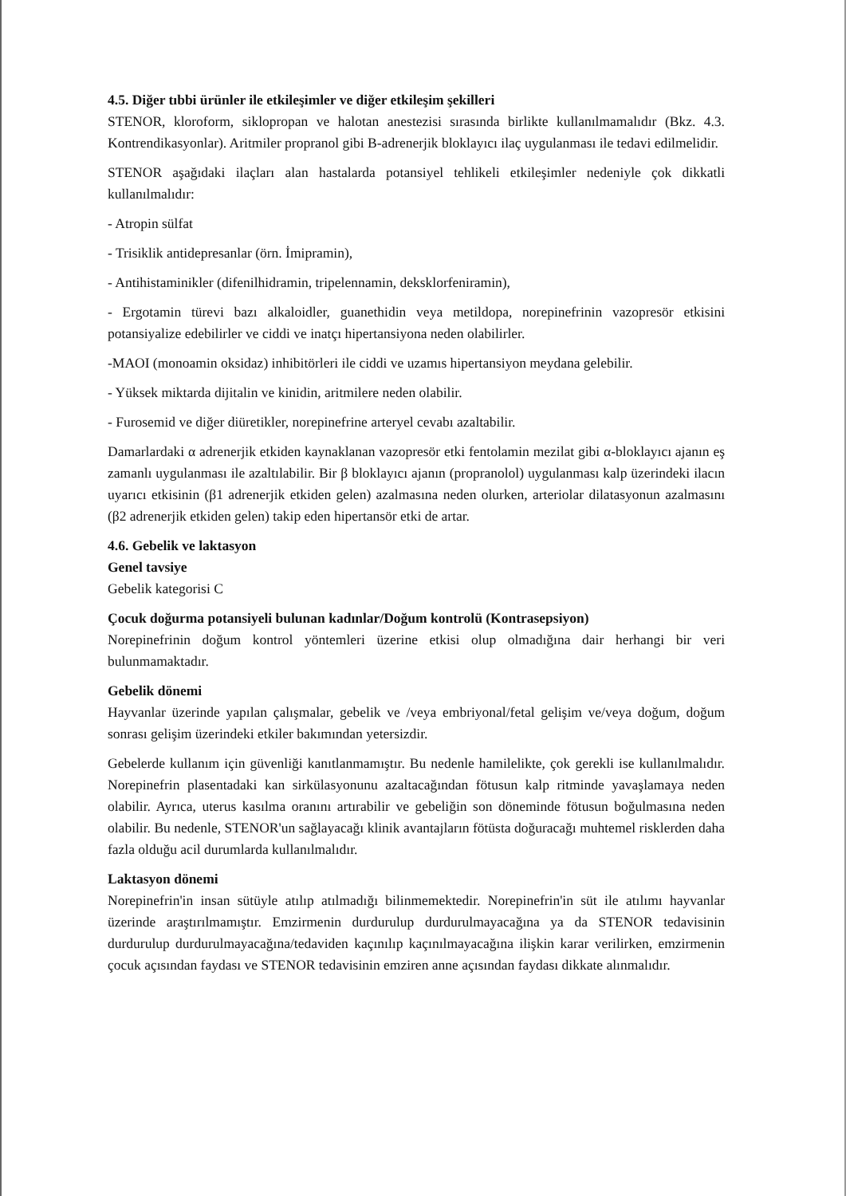4.5. Diğer tıbbi ürünler ile etkileşimler ve diğer etkileşim şekilleri
STENOR, kloroform, siklopropan ve halotan anestezisi sırasında birlikte kullanılmamalıdır (Bkz. 4.3. Kontrendikasyonlar). Aritmiler propranol gibi B-adrenerjik bloklayıcı ilaç uygulanması ile tedavi edilmelidir.
STENOR aşağıdaki ilaçları alan hastalarda potansiyel tehlikeli etkileşimler nedeniyle çok dikkatli kullanılmalıdır:
- Atropin sülfat
- Trisiklik antidepresanlar (örn. İmipramin),
- Antihistaminikler (difenilhidramin, tripelennamin, deksklorfeniramin),
- Ergotamin türevi bazı alkaloidler, guanethidin veya metildopa, norepinefrinin vazopresör etkisini potansiyalize edebilirler ve ciddi ve inatçı hipertansiyona neden olabilirler.
-MAOI (monoamin oksidaz) inhibitörleri ile ciddi ve uzamıs hipertansiyon meydana gelebilir.
- Yüksek miktarda dijitalin ve kinidin, aritmilere neden olabilir.
- Furosemid ve diğer diüretikler, norepinefrine arteryel cevabı azaltabilir.
Damarlardaki α adrenerjik etkiden kaynaklanan vazopresör etki fentolamin mezilat gibi α-bloklayıcı ajanın eş zamanlı uygulanması ile azaltılabilir. Bir β bloklayıcı ajanın (propranolol) uygulanması kalp üzerindeki ilacın uyarıcı etkisinin (β1 adrenerjik etkiden gelen) azalmasına neden olurken, arteriolar dilatasyonun azalmasını (β2 adrenerjik etkiden gelen) takip eden hipertansör etki de artar.
4.6. Gebelik ve laktasyon
Genel tavsiye
Gebelik kategorisi C
Çocuk doğurma potansiyeli bulunan kadınlar/Doğum kontrolü (Kontrasepsiyon)
Norepinefrinin doğum kontrol yöntemleri üzerine etkisi olup olmadığına dair herhangi bir veri bulunmamaktadır.
Gebelik dönemi
Hayvanlar üzerinde yapılan çalışmalar, gebelik ve /veya embriyonal/fetal gelişim ve/veya doğum, doğum sonrası gelişim üzerindeki etkiler bakımından yetersizdir.
Gebelerde kullanım için güvenliği kanıtlanmamıştır. Bu nedenle hamilelikte, çok gerekli ise kullanılmalıdır. Norepinefrin plasentadaki kan sirkülasyonunu azaltacağından fötusun kalp ritminde yavaşlamaya neden olabilir. Ayrıca, uterus kasılma oranını artırabilir ve gebeliğin son döneminde fötusun boğulmasına neden olabilir. Bu nedenle, STENOR'un sağlayacağı klinik avantajların fötüsta doğuracağı muhtemel risklerden daha fazla olduğu acil durumlarda kullanılmalıdır.
Laktasyon dönemi
Norepinefrin'in insan sütüyle atılıp atılmadığı bilinmemektedir. Norepinefrin'in süt ile atılımı hayvanlar üzerinde araştırılmamıştır. Emzirmenin durdurulup durdurulmayacağına ya da STENOR tedavisinin durdurulup durdurulmayacağına/tedaviden kaçınılıp kaçınılmayacağına ilişkin karar verilirken, emzirmenin çocuk açısından faydası ve STENOR tedavisinin emziren anne açısından faydası dikkate alınmalıdır.